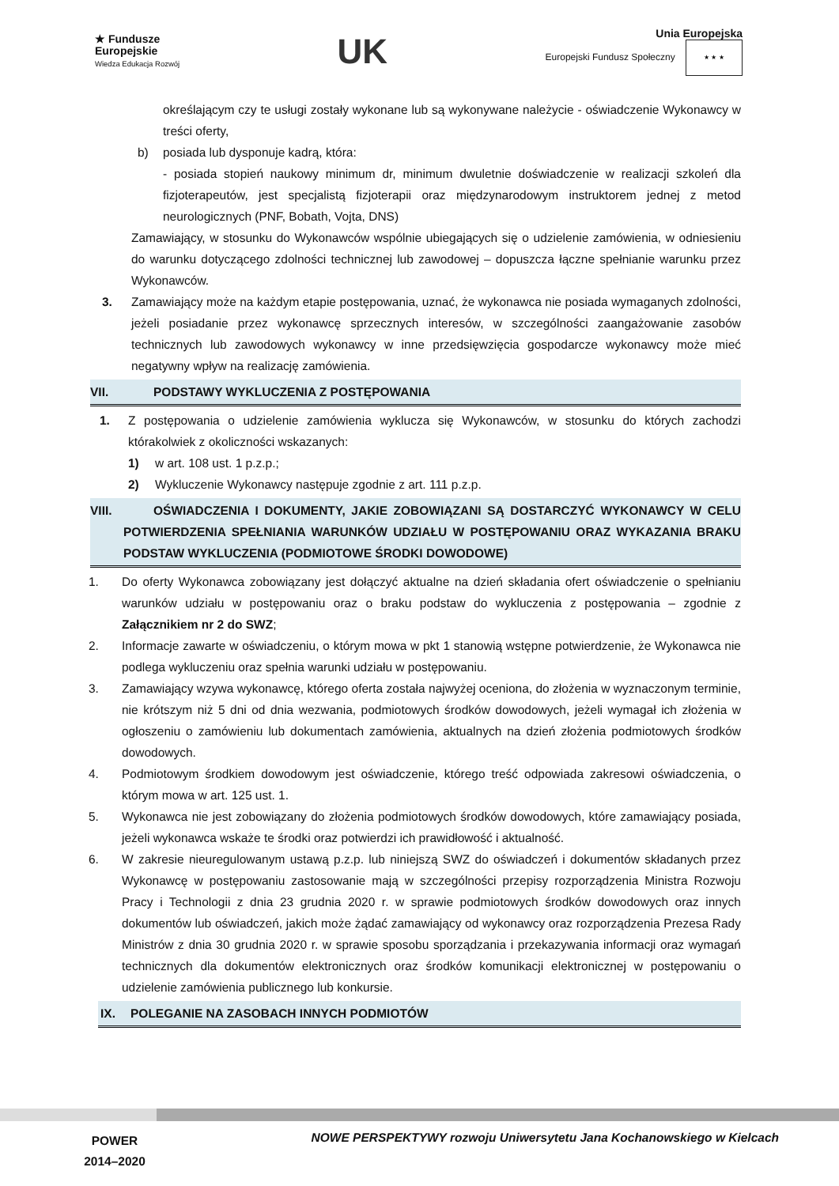★ Fundusze
Europejskie
Wiedza Edukacja Rozwój
UK
Unia Europejska
Europejski Fundusz Społeczny ★ ★ ★
określającym czy te usługi zostały wykonane lub są wykonywane należycie - oświadczenie Wykonawcy w treści oferty,
b) posiada lub dysponuje kadrą, która:
- posiada stopień naukowy minimum dr, minimum dwuletnie doświadczenie w realizacji szkoleń dla fizjoterapeutów, jest specjalistą fizjoterapii oraz międzynarodowym instruktorem jednej z metod neurologicznych (PNF, Bobath, Vojta, DNS)
Zamawiający, w stosunku do Wykonawców wspólnie ubiegających się o udzielenie zamówienia, w odniesieniu do warunku dotyczącego zdolności technicznej lub zawodowej – dopuszcza łączne spełnianie warunku przez Wykonawców.
3. Zamawiający może na każdym etapie postępowania, uznać, że wykonawca nie posiada wymaganych zdolności, jeżeli posiadanie przez wykonawcę sprzecznych interesów, w szczególności zaangażowanie zasobów technicznych lub zawodowych wykonawcy w inne przedsięwzięcia gospodarcze wykonawcy może mieć negatywny wpływ na realizację zamówienia.
VII. PODSTAWY WYKLUCZENIA Z POSTĘPOWANIA
1. Z postępowania o udzielenie zamówienia wyklucza się Wykonawców, w stosunku do których zachodzi którakolwiek z okoliczności wskazanych:
1) w art. 108 ust. 1 p.z.p.;
2) Wykluczenie Wykonawcy następuje zgodnie z art. 111 p.z.p.
VIII. OŚWIADCZENIA I DOKUMENTY, JAKIE ZOBOWIĄZANI SĄ DOSTARCZYĆ WYKONAWCY W CELU POTWIERDZENIA SPEŁNIANIA WARUNKÓW UDZIAŁU W POSTĘPOWANIU ORAZ WYKAZANIA BRAKU PODSTAW WYKLUCZENIA (PODMIOTOWE ŚRODKI DOWODOWE)
1. Do oferty Wykonawca zobowiązany jest dołączyć aktualne na dzień składania ofert oświadczenie o spełnianiu warunków udziału w postępowaniu oraz o braku podstaw do wykluczenia z postępowania – zgodnie z Załącznikiem nr 2 do SWZ;
2. Informacje zawarte w oświadczeniu, o którym mowa w pkt 1 stanowią wstępne potwierdzenie, że Wykonawca nie podlega wykluczeniu oraz spełnia warunki udziału w postępowaniu.
3. Zamawiający wzywa wykonawcę, którego oferta została najwyżej oceniona, do złożenia w wyznaczonym terminie, nie krótszym niż 5 dni od dnia wezwania, podmiotowych środków dowodowych, jeżeli wymagał ich złożenia w ogłoszeniu o zamówieniu lub dokumentach zamówienia, aktualnych na dzień złożenia podmiotowych środków dowodowych.
4. Podmiotowym środkiem dowodowym jest oświadczenie, którego treść odpowiada zakresowi oświadczenia, o którym mowa w art. 125 ust. 1.
5. Wykonawca nie jest zobowiązany do złożenia podmiotowych środków dowodowych, które zamawiający posiada, jeżeli wykonawca wskaże te środki oraz potwierdzi ich prawidłowość i aktualność.
6. W zakresie nieuregulowanym ustawą p.z.p. lub niniejszą SWZ do oświadczeń i dokumentów składanych przez Wykonawcę w postępowaniu zastosowanie mają w szczególności przepisy rozporządzenia Ministra Rozwoju Pracy i Technologii z dnia 23 grudnia 2020 r. w sprawie podmiotowych środków dowodowych oraz innych dokumentów lub oświadczeń, jakich może żądać zamawiający od wykonawcy oraz rozporządzenia Prezesa Rady Ministrów z dnia 30 grudnia 2020 r. w sprawie sposobu sporządzania i przekazywania informacji oraz wymagań technicznych dla dokumentów elektronicznych oraz środków komunikacji elektronicznej w postępowaniu o udzielenie zamówienia publicznego lub konkursie.
IX. POLEGANIE NA ZASOBACH INNYCH PODMIOTÓW
POWER
2014–2020
NOWE PERSPEKTYWY rozwoju Uniwersytetu Jana Kochanowskiego w Kielcach